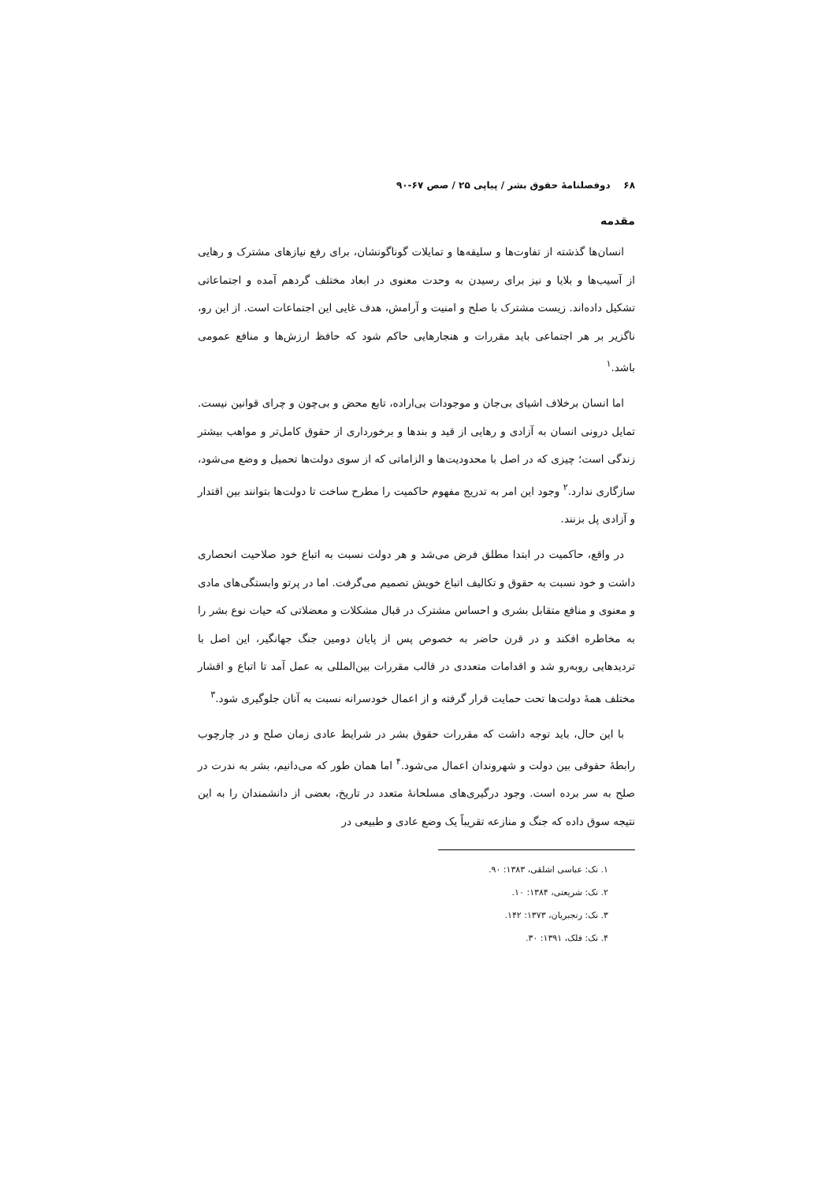۶۸ دوفصلنامهٔ حقوق بشر / پیاپی ۲۵ / صص ۶۷-۹۰
مقدمه
انسان‌ها گذشته از تفاوت‌ها و سلیقه‌ها و تمایلات گوناگونشان، برای رفع نیازهای مشترک و رهایی از آسیب‌ها و بلایا و نیز برای رسیدن به وحدت معنوی در ابعاد مختلف گردهم آمده و اجتماعاتی تشکیل داده‌اند. زیست مشترک با صلح و امنیت و آرامش، هدف غایی این اجتماعات است. از این رو، ناگزیر بر هر اجتماعی باید مقررات و هنجارهایی حاکم شود که حافظ ارزش‌ها و منافع عمومی باشد.<sup>۱</sup>
اما انسان برخلاف اشیای بی‌جان و موجودات بی‌اراده، تابع محض و بی‌چون و چرای قوانین نیست. تمایل درونی انسان به آزادی و رهایی از قید و بندها و برخورداری از حقوق کامل‌تر و مواهب بیشتر زندگی است؛ چیزی که در اصل با محدودیت‌ها و الزاماتی که از سوی دولت‌ها تحمیل و وضع می‌شود، سازگاری ندارد.<sup>۲</sup> وجود این امر به تدریج مفهوم حاکمیت را مطرح ساخت تا دولت‌ها بتوانند بین اقتدار و آزادی پل بزنند.
در واقع، حاکمیت در ابتدا مطلق فرض می‌شد و هر دولت نسبت به اتباع خود صلاحیت انحصاری داشت و خود نسبت به حقوق و تکالیف اتباع خویش تصمیم می‌گرفت. اما در پرتو وابستگی‌های مادی و معنوی و منافع متقابل بشری و احساس مشترک در قبال مشکلات و معضلاتی که حیات نوع بشر را به مخاطره افکند و در قرن حاضر به خصوص پس از پایان دومین جنگ جهانگیر، این اصل با تردیدهایی روبه‌رو شد و اقدامات متعددی در قالب مقررات بین‌المللی به عمل آمد تا اتباع و اقشار مختلف همهٔ دولت‌ها تحت حمایت قرار گرفته و از اعمال خودسرانه نسبت به آنان جلوگیری شود.<sup>۳</sup>
با این حال، باید توجه داشت که مقررات حقوق بشر در شرایط عادی زمان صلح و در چارچوب رابطهٔ حقوقی بین دولت و شهروندان اعمال می‌شود.<sup>۴</sup> اما همان طور که می‌دانیم، بشر به ندرت در صلح به سر برده است. وجود درگیری‌های مسلحانهٔ متعدد در تاریخ، بعضی از دانشمندان را به این نتیجه سوق داده که جنگ و منازعه تقریباً یک وضع عادی و طبیعی در
۱. نک: عباسی اشلقی، ۱۳۸۳: ۹۰.
۲. نک: شریعتی، ۱۳۸۴: ۱۰.
۳. نک: رنجبریان، ۱۳۷۳: ۱۴۲.
۴. نک: فلک، ۱۳۹۱: ۳۰.